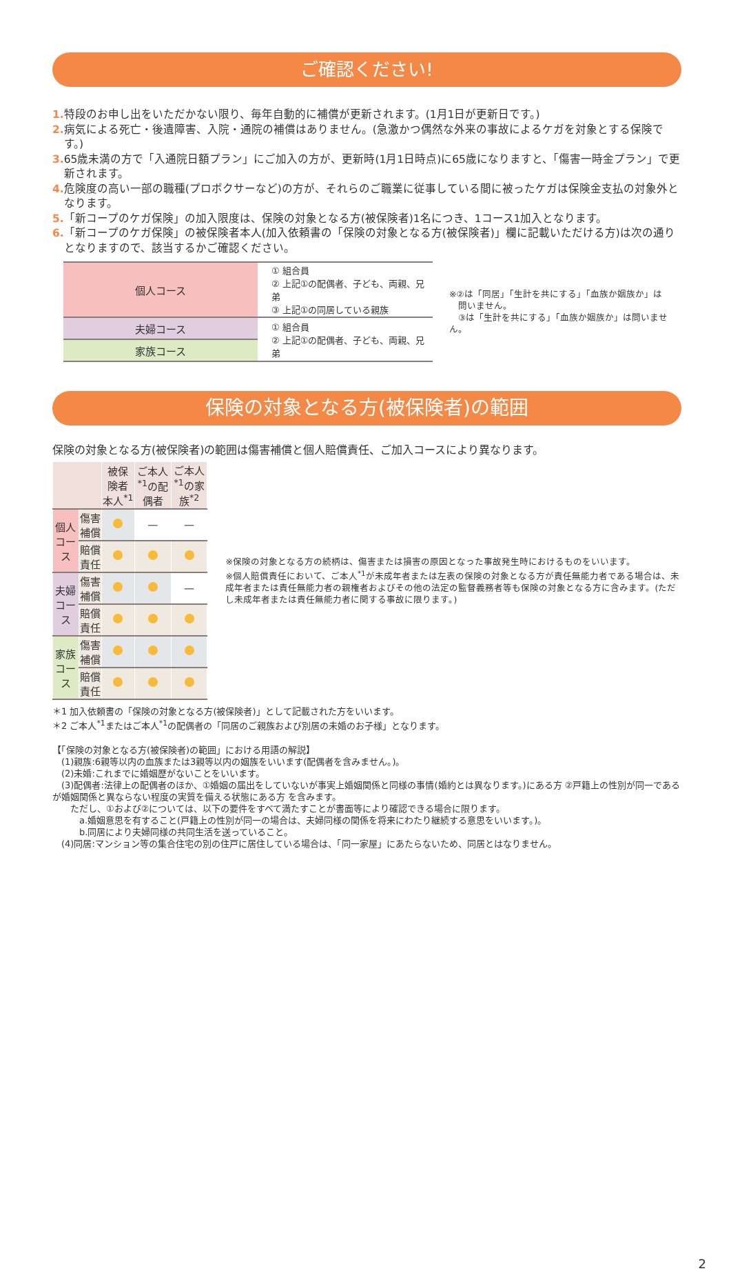ご確認ください!
1. 特段のお申し出をいただかない限り、毎年自動的に補償が更新されます。(1月1日が更新日です。)
2. 病気による死亡・後遺障害、入院・通院の補償はありません。(急激かつ偶然な外来の事故によるケガを対象とする保険です。)
3. 65歳未満の方で「入通院日額プラン」にご加入の方が、更新時(1月1日時点)に65歳になりますと、「傷害一時金プラン」で更新されます。
4. 危険度の高い一部の職種(プロボクサーなど)の方が、それらのご職業に従事している間に被ったケガは保険金支払の対象外となります。
5.「新コープのケガ保険」の加入限度は、保険の対象となる方(被保険者)1名につき、1コース1加入となります。
6.「新コープのケガ保険」の被保険者本人(加入依頼書の「保険の対象となる方(被保険者)」欄に記載いただける方)は次の通りとなりますので、該当するかご確認ください。
| 個人コース | ① 組合員 ② 上記①の配偶者、子ども、両親、兄弟 ③ 上記①の同居している親族 |
| 夫婦コース | ① 組合員 ② 上記①の配偶者、子ども、両親、兄弟 |
| 家族コース | |
※②は「同居」「生計を共にする」「血族か姻族か」は
　問いません。
　③は「生計を共にする」「血族か姻族か」は問いません。
保険の対象となる方(被保険者)の範囲
保険の対象となる方(被保険者)の範囲は傷害補償と個人賠償責任、ご加入コースにより異なります。
| | | 被保険者本人<sup>*1</sup> | ご本人<sup>*1</sup>の配偶者 | ご本人<sup>*1</sup>の家族<sup>*2</sup> |
| --- | --- | --- | --- | --- |
| 個人コース | 傷害補償 | | — | — |
| | 賠償責任 | | | |
| 夫婦コース | 傷害補償 | | | — |
| | 賠償責任 | | | |
| 家族コース | 傷害補償 | | | |
| | 賠償責任 | | | |
※保険の対象となる方の続柄は、傷害または損害の原因となった事故発生時におけるものをいいます。
※個人賠償責任において、ご本人<sup>*1</sup>が未成年者または左表の保険の対象となる方が責任無能力者である場合は、未成年者または責任無能力者の親権者およびその他の法定の監督義務者等も保険の対象となる方に含みます。(ただし未成年者または責任無能力者に関する事故に限ります。)
＊1 加入依頼書の「保険の対象となる方(被保険者)」として記載された方をいいます。
＊2 ご本人<sup>*1</sup>またはご本人<sup>*1</sup>の配偶者の「同居のご親族および別居の未婚のお子様」となります。
【「保険の対象となる方(被保険者)の範囲」における用語の解説】
　(1)親族:6親等以内の血族または3親等以内の姻族をいいます(配偶者を含みません。)。
　(2)未婚:これまでに婚姻歴がないことをいいます。
　(3)配偶者:法律上の配偶者のほか、①婚姻の届出をしていないが事実上婚姻関係と同様の事情(婚約とは異なります。)にある方 ②戸籍上の性別が同一であるが婚姻関係と異ならない程度の実質を備える状態にある方 を含みます。
　　ただし、①および②については、以下の要件をすべて満たすことが書面等により確認できる場合に限ります。
　　　a.婚姻意思を有すること(戸籍上の性別が同一の場合は、夫婦同様の関係を将来にわたり継続する意思をいいます。)。
　　　b.同居により夫婦同様の共同生活を送っていること。
　(4)同居:マンション等の集合住宅の別の住戸に居住している場合は、「同一家屋」にあたらないため、同居とはなりません。
2